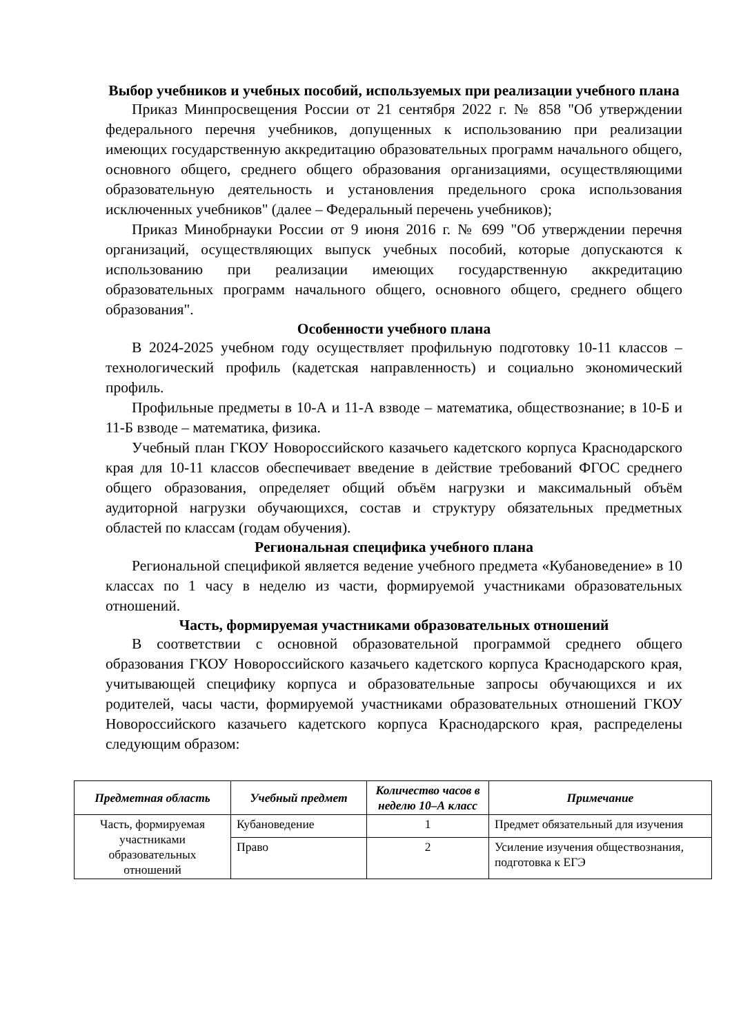Выбор учебников и учебных пособий, используемых при реализации учебного плана
Приказ Минпросвещения России от 21 сентября 2022 г. № 858 "Об утверждении федерального перечня учебников, допущенных к использованию при реализации имеющих государственную аккредитацию образовательных программ начального общего, основного общего, среднего общего образования организациями, осуществляющими образовательную деятельность и установления предельного срока использования исключенных учебников" (далее – Федеральный перечень учебников);
Приказ Минобрнауки России от 9 июня 2016 г. № 699 "Об утверждении перечня организаций, осуществляющих выпуск учебных пособий, которые допускаются к использованию при реализации имеющих государственную аккредитацию образовательных программ начального общего, основного общего, среднего общего образования".
Особенности учебного плана
В 2024-2025 учебном году осуществляет профильную подготовку 10-11 классов – технологический профиль (кадетская направленность) и социально экономический профиль.
Профильные предметы в 10-А и 11-А взводе – математика, обществознание; в 10-Б и 11-Б взводе – математика, физика.
Учебный план ГКОУ Новороссийского казачьего кадетского корпуса Краснодарского края для 10-11 классов обеспечивает введение в действие требований ФГОС среднего общего образования, определяет общий объём нагрузки и максимальный объём аудиторной нагрузки обучающихся, состав и структуру обязательных предметных областей по классам (годам обучения).
Региональная специфика учебного плана
Региональной спецификой является ведение учебного предмета «Кубановедение» в 10 классах по 1 часу в неделю из части, формируемой участниками образовательных отношений.
Часть, формируемая участниками образовательных отношений
В соответствии с основной образовательной программой среднего общего образования ГКОУ Новороссийского казачьего кадетского корпуса Краснодарского края, учитывающей специфику корпуса и образовательные запросы обучающихся и их родителей, часы части, формируемой участниками образовательных отношений ГКОУ Новороссийского казачьего кадетского корпуса Краснодарского края, распределены следующим образом:
| Предметная область | Учебный предмет | Количество часов в неделю 10–А класс | Примечание |
| --- | --- | --- | --- |
| Часть, формируемая участниками образовательных отношений | Кубановедение | 1 | Предмет обязательный для изучения |
| | Право | 2 | Усиление изучения обществознания, подготовка к ЕГЭ |